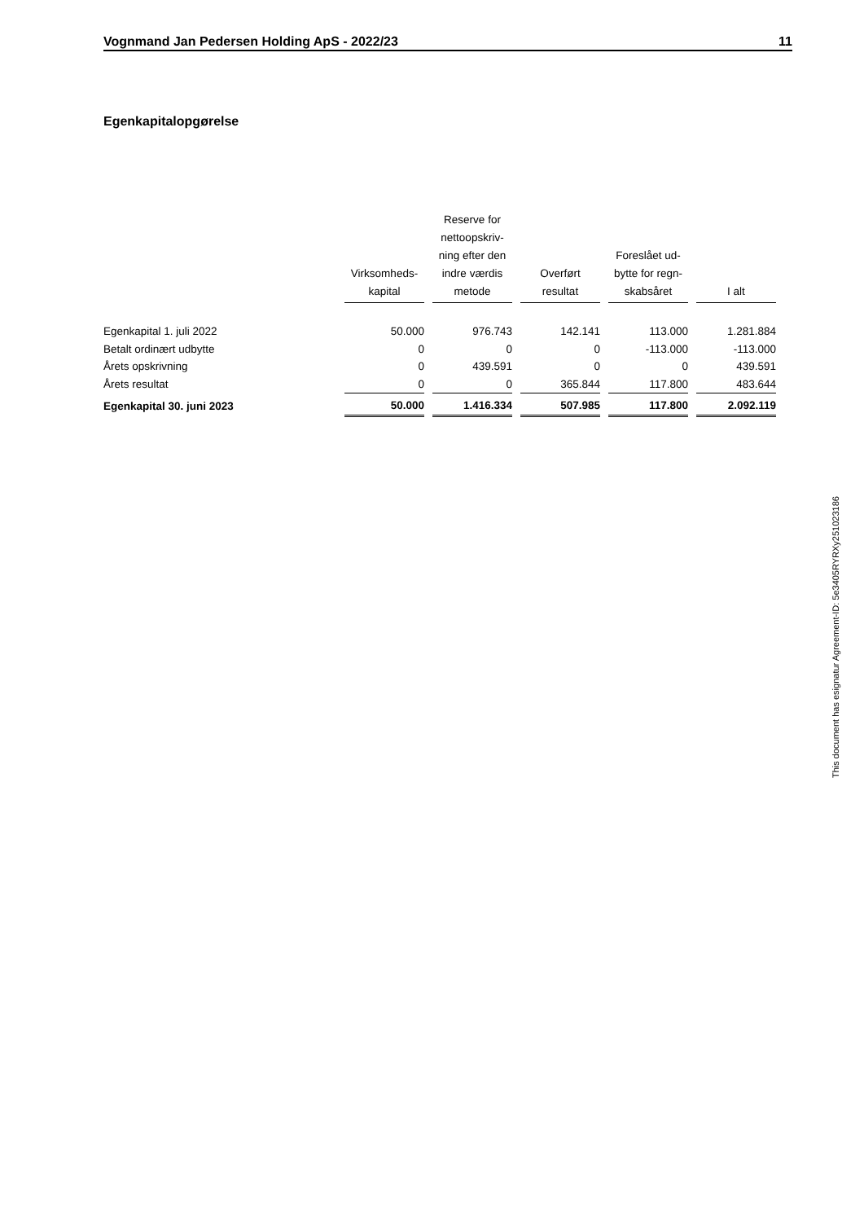Vognmand Jan Pedersen Holding ApS - 2022/23 11
Egenkapitalopgørelse
| | Virksomheds- kapital | Reserve for nettoopskriv- ning efter den indre værdis metode | Overført resultat | Foreslået ud- bytte for regn- skabsåret | I alt |
| --- | --- | --- | --- | --- | --- |
| Egenkapital 1. juli 2022 | 50.000 | 976.743 | 142.141 | 113.000 | 1.281.884 |
| Betalt ordinært udbytte | 0 | 0 | 0 | -113.000 | -113.000 |
| Årets opskrivning | 0 | 439.591 | 0 | 0 | 439.591 |
| Årets resultat | 0 | 0 | 365.844 | 117.800 | 483.644 |
| Egenkapital 30. juni 2023 | 50.000 | 1.416.334 | 507.985 | 117.800 | 2.092.119 |
This document has esignatur Agreement-ID: 5e3405RYRXy251023186